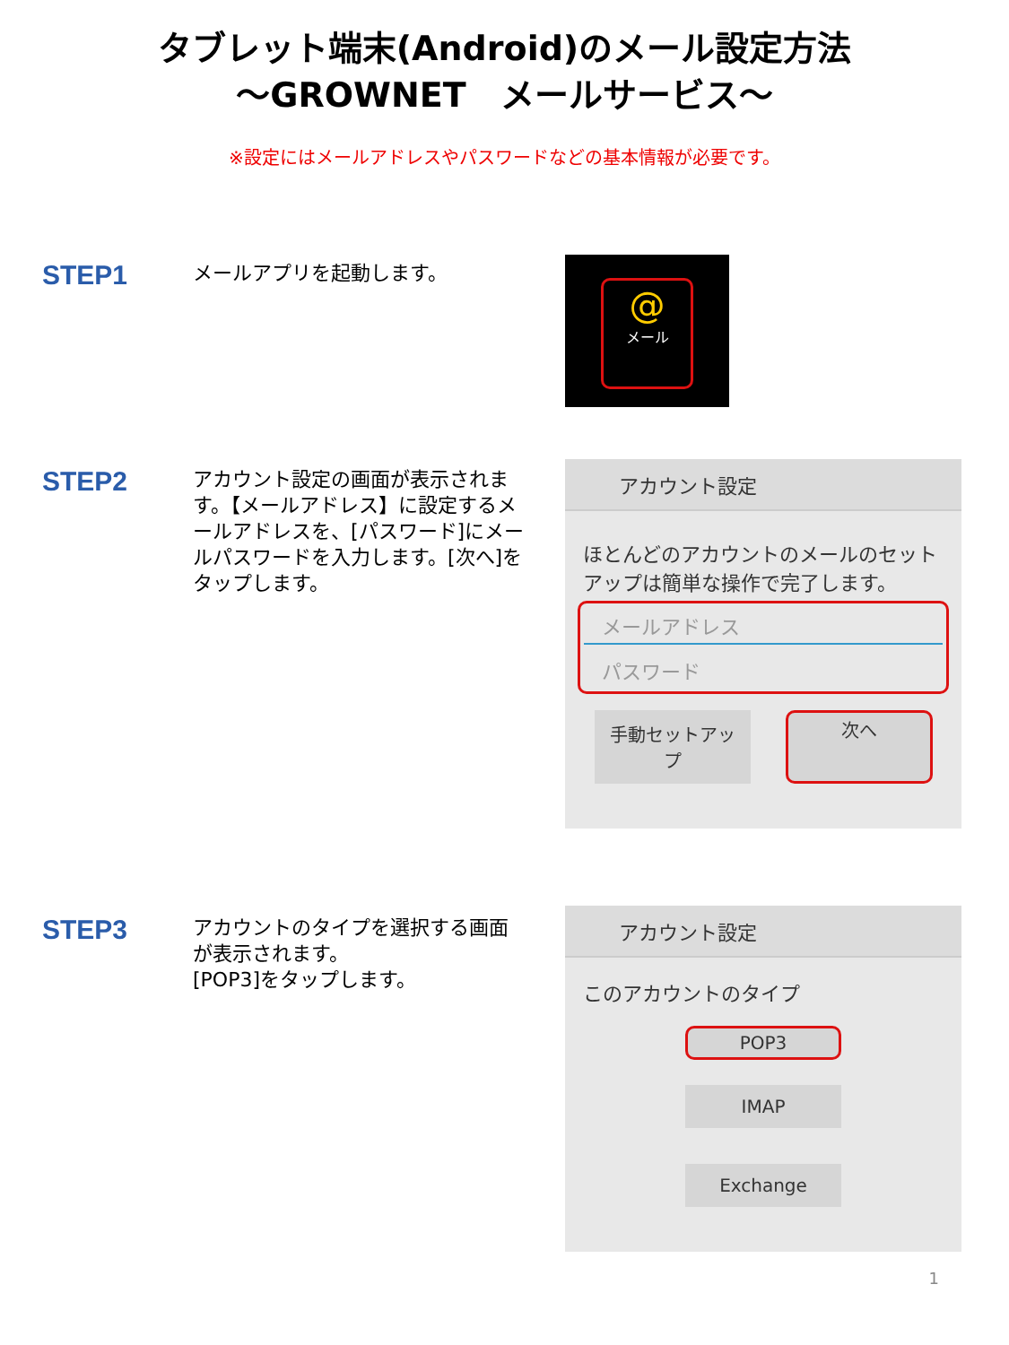タブレット端末(Android)のメール設定方法
～GROWNET　メールサービス～
※設定にはメールアドレスやパスワードなどの基本情報が必要です。
STEP1 メールアプリを起動します。
@
メール
STEP2
アカウント設定の画面が表示されます。【メールアドレス】に設定するメールアドレスを、[パスワード]にメールパスワードを入力します。[次へ]をタップします。
アカウント設定
ほとんどのアカウントのメールのセットアップは簡単な操作で完了します。
メールアドレス
パスワード
手動セットアップ
次へ
STEP3
アカウントのタイプを選択する画面が表示されます。
[POP3]をタップします。
アカウント設定
このアカウントのタイプ
POP3
IMAP
Exchange
1